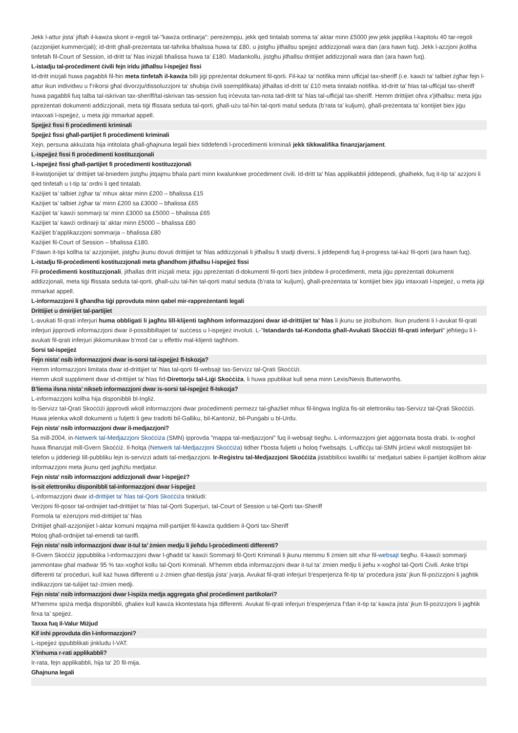Jekk l-attur jista’ jiftaħ il-kawża skont ir-regoli tal-"kawża ordinarja": pereżempju, jekk qed tintalab somma ta’ aktar minn £5000 jew jekk japplika l-kapitolu 40 tar-regoli (azzjonijiet kummerċjali); id-dritt għall-preżentata tat-taħrika bħalissa huwa ta’ £80, u jistgħu jitħallsu spejjeż addizzjonali wara dan (ara hawn fuq). Jekk l-azzjoni jkollha tinfetaħ fil-Court of Session, id-dritt ta' ħlas inizjali bħalissa huwa ta’ £180. Madankollu, jistgħu jitħallsu drittijiet addizzjonali wara dan (ara hawn fuq).
L-istadju tal-proċediment ċivili fejn iridu jitħallsu l-ispejjeż fissi
Id-dritt inizjali huwa pagabbli fil-ħin meta tinfetaħ il-kawża billi jiġi ppreżentat dokument fil-qorti. Fil-każ ta’ notifika minn uffiċjal tax-sheriff (i.e. kawżi ta’ talbiet żgħar fejn l-attur ikun individwu u f’rikorsi għal divorzju/dissoluzzjoni ta’ sħubija ċivili ssemplifikata) jitħallas id-dritt ta’ £10 meta tintalab notifika. Id-dritt ta' ħlas tal-uffiċjal tax-sheriff huwa pagabbli fuq talba tal-iskrivan tax-sheriff/tal-iskrivan tas-session fuq irċevuta tan-nota tad-dritt ta' ħlas tal-uffiċjal tax-sheriff. Hemm drittijiet oħra x'jitħallsu: meta jiġu ppreżentati dokumenti addizzjonali, meta tiġi ffissata seduta tal-qorti, għall-użu tal-ħin tal-qorti matul seduta (b’rata ta’ kuljum), għall-preżentata ta’ kontijiet biex jiġu intaxxati l-ispejjeż, u meta jiġi mmarkat appell.
Spejjeż fissi fi proċedimenti kriminali
Spejjeż fissi għall-partijiet fi proċedimenti kriminali
Xejn, persuna akkużata hija intitolata għall-għajnuna legali biex tiddefendi l-proċedimenti kriminali jekk tikkwalifika finanzjarjament.
L-ispejjeż fissi fi proċedimenti kostituzzjonali
L-ispejjeż fissi għall-partijiet fi proċedimenti kostituzzjonali
Il-kwistjonijiet ta’ drittijiet tal-bniedem jistgħu jitqajmu bħala parti minn kwalunkwe proċediment ċivili. Id-dritt ta' ħlas applikabbli jiddependi, għalhekk, fuq it-tip ta’ azzjoni li qed tinfetaħ u t-tip ta’ ordni li qed tintalab.
Każijiet ta’ talbiet żgħar ta’ mhux aktar minn £200 – bħalissa £15
Każijiet ta’ talbiet żgħar ta’ minn £200 sa £3000 – bħalissa £65
Każijiet ta’ kawżi sommarji ta’ minn £3000 sa £5000 – bħalissa £65
Każijiet ta’ kawżi ordinarji ta’ aktar minn £5000 – bħalissa £80
Każijiet b’applikazzjoni sommarja – bħalissa £80
Każijiet fil-Court of Session – bħalissa £180.
F’dawn it-tipi kollha ta’ azzjonijiet, jistgħu jkunu dovuti drittijiet ta' ħlas addizzjonali li jitħallsu fi stadji diversi, li jiddependi fuq il-progress tal-każ fil-qorti (ara hawn fuq).
L-istadju fil-proċedimenti kostituzzjonali meta għandhom jitħallsu l-ispejjeż fissi
Fil-proċedimenti kostituzzjonali, jitħallas dritt inizjali meta: jiġu ppreżentati d-dokumenti fil-qorti biex jinbdew il-proċedimenti, meta jiġu ppreżentati dokumenti addizzjonali, meta tiġi ffissata seduta tal-qorti, għall-użu tal-ħin tal-qorti matul seduta (b’rata ta’ kuljum), għall-preżentata ta’ kontijiet biex jiġu intaxxati l-ispejjeż, u meta jiġi mmarkat appell.
L-informazzjoni li għandha tiġi pprovduta minn qabel mir-rappreżentanti legali
Drittijiet u dmirijiet tal-partijiet
L-avukati fil-qrati inferjuri huma obbligati li jagħtu lill-klijenti tagħhom informazzjoni dwar id-drittijiet ta' ħlas li jkunu se jitolbuhom. Ikun prudenti li l-avukat fil-qrati inferjuri jipprovdi informazzjoni dwar il-possibbiltajiet ta’ suċċess u l-ispejjeż involuti. L-"Istandards tal-Kondotta għall-Avukati Skoċċiżi fil-qrati inferjuri" jeħtieġu li l-avukati fil-qrati inferjuri jikkomunikaw b’mod ċar u effettiv mal-klijenti tagħhom.
Sorsi tal-ispejjeż
Fejn nista’ nsib informazzjoni dwar is-sorsi tal-ispejjeż fl-Iskozja?
Hemm informazzjoni limitata dwar id-drittijiet ta' ħlas tal-qorti fil-websajt tas-Servizz tal-Qrati Skoċċiżi.
Hemm ukoll suppliment dwar id-drittijiet ta' ħlas fid-Direttorju tal-Liġi Skoċċiża, li huwa ppublikat kull sena minn Lexis/Nexis Butterworths.
B’liema ilsna nista’ nikseb informazzjoni dwar is-sorsi tal-ispejjeż fl-Iskozja?
L-informazzjoni kollha hija disponibbli bl-Ingliż.
Is-Servizz tal-Qrati Skoċċiżi jipprovdi wkoll informazzjoni dwar proċedimenti permezz tal-għażliet mhux fil-lingwa Ingliża fis-sit elettroniku tas-Servizz tal-Qrati Skoċċiżi.
Huwa jelenka wkoll dokumenti u fuljetti li ġew tradotti bil-Galliku, bil-Kantoniż, bil-Punġabi u bl-Urdu.
Fejn nista’ nsib informazzjoni dwar il-medjazzjoni?
Sa mill-2004, in-Netwerk tal-Medjazzjoni Skoċċiża (SMN) ipprovda "mappa tal-medjazzjoni" fuq il-websajt tiegħu. L-informazzjoni ġiet aġġornata bosta drabi. Ix-xogħol huwa ffinanzjat mill-Gvern Skoċċiż. Il-ħolqa (Netwerk tal-Medjazzjoni Skoċċiża) tidher f’bosta fuljetti u ħoloq f’websajts. L-uffiċċju tal-SMN jirċievi wkoll mistoqsijiet bit-telefon u jidderieġi lill-pubbliku lejn is-servizzi adatti tal-medjazzjoni. Ir-Reġistru tal-Medjazzjoni Skoċċiża jistabbilixxi kwalifki ta’ medjaturi sabiex il-partijiet ikollhom aktar informazzjoni meta jkunu qed jagħżlu medjatur.
Fejn nista' nsib informazzjoni addizzjonali dwar l-ispejjeż?
Is-sit elettroniku disponibbli tal-informazzjoni dwar l-ispejjeż
L-informazzjoni dwar id-drittijiet ta' ħlas tal-Qorti Skoċċiża tinkludi:
Verżjoni fil-qosor tal-ordnijiet tad-drittijiet ta' ħlas tal-Qorti Superjuri, tal-Court of Session u tal-Qorti tax-Sheriff
Formola ta’ eżenzjoni mid-drittijiet ta' ħlas
Drittijiet għall-azzjonijiet l-aktar komuni mqajma mill-partijiet fil-kawża quddiem il-Qorti tax-Sheriff
Ħoloq għall-ordnijiet tal-emendi tat-tariffi.
Fejn nista’ nsib informazzjoni dwar it-tul ta’ żmien medju li jieħdu l-proċedimenti differenti?
Il-Gvern Skoċċiż jippubblika l-informazzjoni dwar l-għadd ta' kawżi Sommarji fil-Qorti Kriminali li jkunu ntemmu fi żmien sitt xhur fil-websajt tiegħu. Il-kawżi sommarji jammontaw għal madwar 95 % tax-xogħol kollu tal-Qorti Kriminali. M’hemm ebda informazzjoni dwar it-tul ta’ żmien medju li jieħu x-xogħol tal-Qorti Ċivili. Anke b'tipi differenti ta’ proċeduri, kull każ huwa differenti u ż-żmien għat-tlestija jista' jvarja. Avukat fil-qrati inferjuri b'esperjenza fit-tip ta’ proċedura jista’ jkun fil-pożizzjoni li jagħtik indikazzjoni tat-tulijiet taż-żmien medji.
Fejn nista’ nsib informazzjoni dwar l-ispiża medja aggregata għal proċediment partikolari?
M’hemmx spiża medja disponibbli, għaliex kull kawża kkontestata hija differenti. Avukat fil-qrati inferjuri b'esperjenza f’dan it-tip ta’ kawża jista’ jkun fil-pożizzjoni li jagħtik firxa ta’ spejjeż.
Taxxa fuq il-Valur Miżjud
Kif inhi pprovduta din l-informazzjoni?
L-ispejjeż ippubblikati jinkludu l-VAT.
X’inhuma r-rati applikabbli?
Ir-rata, fejn applikabbli, hija ta' 20 fil-mija.
Għajnuna legali